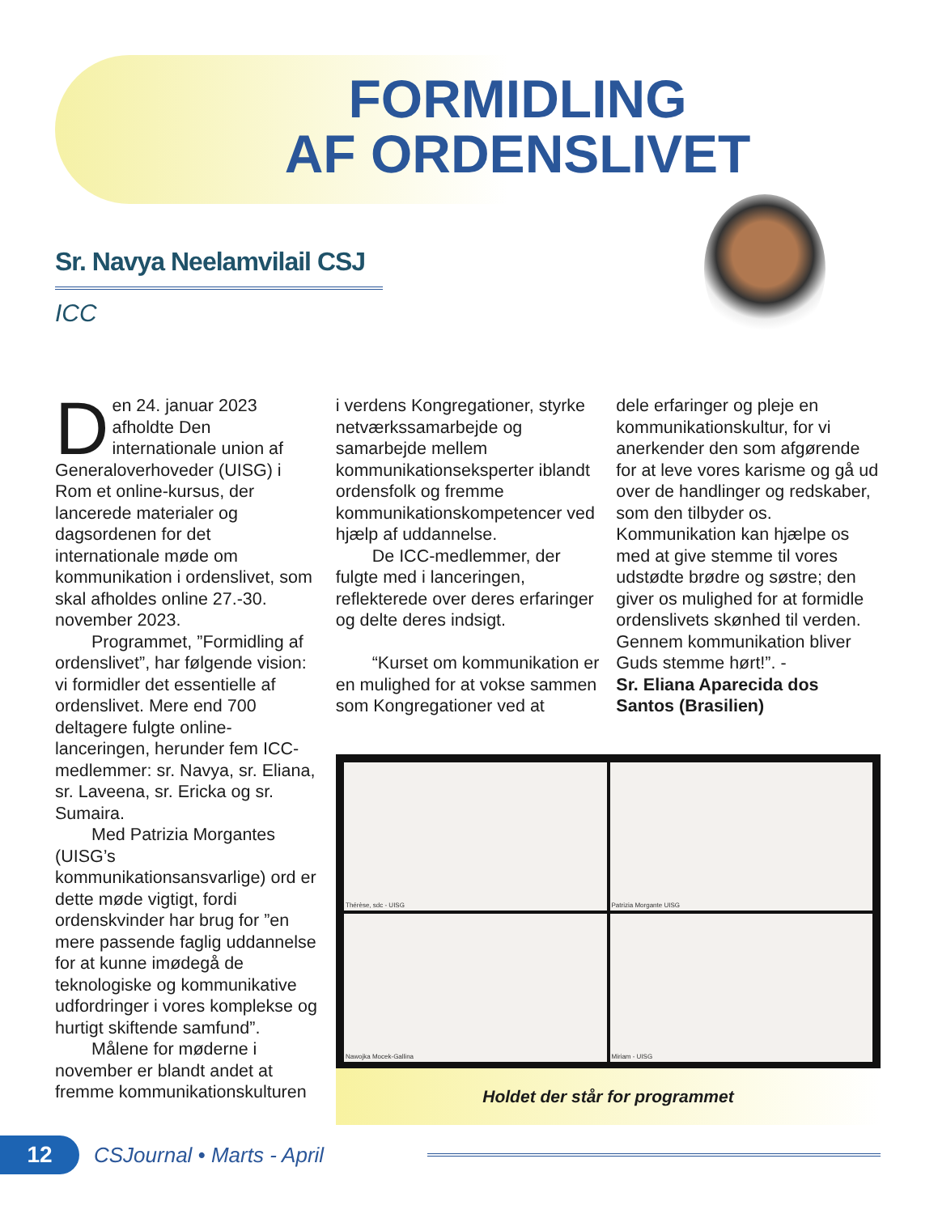FORMIDLING
AF ORDENSLIVET
Sr. Navya Neelamvilail CSJ
ICC
Den 24. januar 2023 afholdte Den internationale union af Generaloverhoveder (UISG) i Rom et online-kursus, der lancerede materialer og dagsordenen for det internationale møde om kommunikation i ordenslivet, som skal afholdes online 27.-30. november 2023.
Programmet, ”Formidling af ordenslivet”, har følgende vision: vi formidler det essentielle af ordenslivet. Mere end 700 deltagere fulgte online-lanceringen, herunder fem ICC-medlemmer: sr. Navya, sr. Eliana, sr. Laveena, sr. Ericka og sr. Sumaira.
Med Patrizia Morgantes (UISG’s kommunikationsansvarlige) ord er dette møde vigtigt, fordi ordenskvinder har brug for ”en mere passende faglig uddannelse for at kunne imødegå de teknologiske og kommunikative udfordringer i vores komplekse og hurtigt skiftende samfund”.
Målene for møderne i november er blandt andet at fremme kommunikationskulturen
i verdens Kongregationer, styrke netværkssamarbejde og samarbejde mellem kommunikationseksperter iblandt ordensfolk og fremme kommunikationskompetencer ved hjælp af uddannelse.
De ICC-medlemmer, der fulgte med i lanceringen, reflekterede over deres erfaringer og delte deres indsigt.
“Kurset om kommunikation er en mulighed for at vokse sammen som Kongregationer ved at
dele erfaringer og pleje en kommunikationskultur, for vi anerkender den som afgørende for at leve vores karisme og gå ud over de handlinger og redskaber, som den tilbyder os. Kommunikation kan hjælpe os med at give stemme til vores udstødte brødre og søstre; den giver os mulighed for at formidle ordenslivets skønhed til verden. Gennem kommunikation bliver Guds stemme hørt!”. -
Sr. Eliana Aparecida dos Santos (Brasilien)
Thérèse, sdc - UISG
Patrizia Morgante UISG
Nawojka Mocek-Gallina
Miriam - UISG
Holdet der står for programmet
12
CSJournal • Marts - April